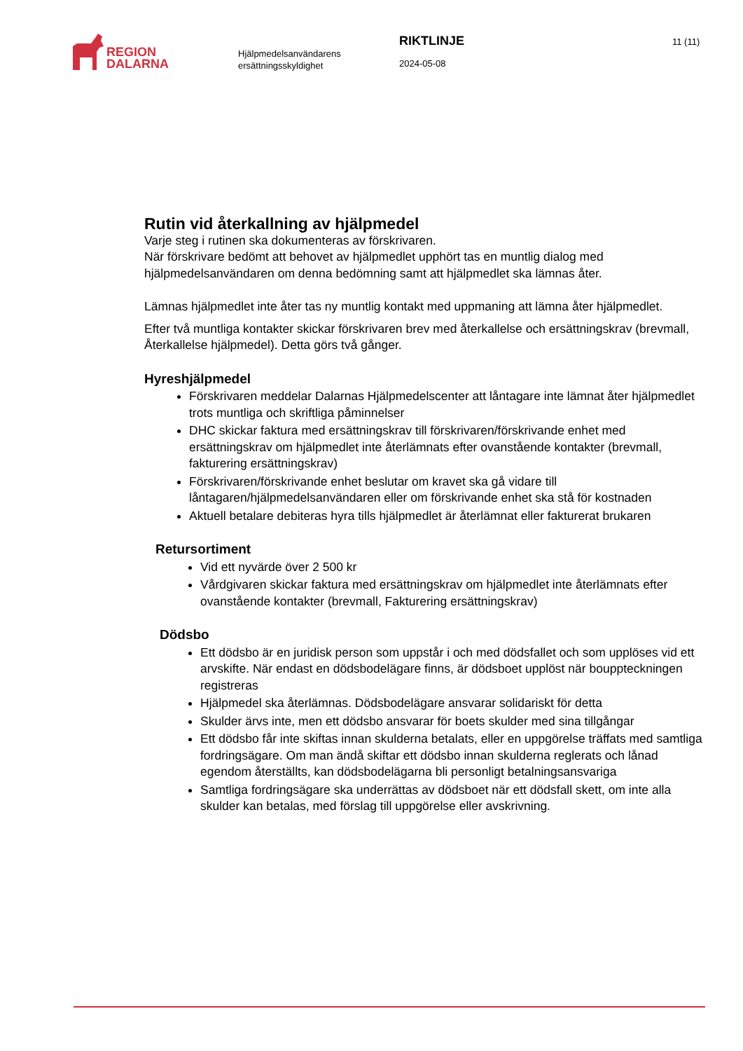REGION
DALARNA
Hjälpmedelsanvändarens ersättningsskyldighet
RIKTLINJE
2024-05-08
11 (11)
Rutin vid återkallning av hjälpmedel
Varje steg i rutinen ska dokumenteras av förskrivaren.
När förskrivare bedömt att behovet av hjälpmedlet upphört tas en muntlig dialog med hjälpmedelsanvändaren om denna bedömning samt att hjälpmedlet ska lämnas åter.
Lämnas hjälpmedlet inte åter tas ny muntlig kontakt med uppmaning att lämna åter hjälpmedlet.
Efter två muntliga kontakter skickar förskrivaren brev med återkallelse och ersättningskrav (brevmall, Återkallelse hjälpmedel). Detta görs två gånger.
Hyreshjälpmedel
Förskrivaren meddelar Dalarnas Hjälpmedelscenter att låntagare inte lämnat åter hjälpmedlet trots muntliga och skriftliga påminnelser
DHC skickar faktura med ersättningskrav till förskrivaren/förskrivande enhet med ersättningskrav om hjälpmedlet inte återlämnats efter ovanstående kontakter (brevmall, fakturering ersättningskrav)
Förskrivaren/förskrivande enhet beslutar om kravet ska gå vidare till låntagaren/hjälpmedelsanvändaren eller om förskrivande enhet ska stå för kostnaden
Aktuell betalare debiteras hyra tills hjälpmedlet är återlämnat eller fakturerat brukaren
Retursortiment
Vid ett nyvärde över 2 500 kr
Vårdgivaren skickar faktura med ersättningskrav om hjälpmedlet inte återlämnats efter ovanstående kontakter (brevmall, Fakturering ersättningskrav)
Dödsbo
Ett dödsbo är en juridisk person som uppstår i och med dödsfallet och som upplöses vid ett arvskifte. När endast en dödsbodelägare finns, är dödsboet upplöst när bouppteckningen registreras
Hjälpmedel ska återlämnas. Dödsbodelägare ansvarar solidariskt för detta
Skulder ärvs inte, men ett dödsbo ansvarar för boets skulder med sina tillgångar
Ett dödsbo får inte skiftas innan skulderna betalats, eller en uppgörelse träffats med samtliga fordringsägare. Om man ändå skiftar ett dödsbo innan skulderna reglerats och lånad egendom återställts, kan dödsbodelägarna bli personligt betalningsansvariga
Samtliga fordringsägare ska underrättas av dödsboet när ett dödsfall skett, om inte alla skulder kan betalas, med förslag till uppgörelse eller avskrivning.